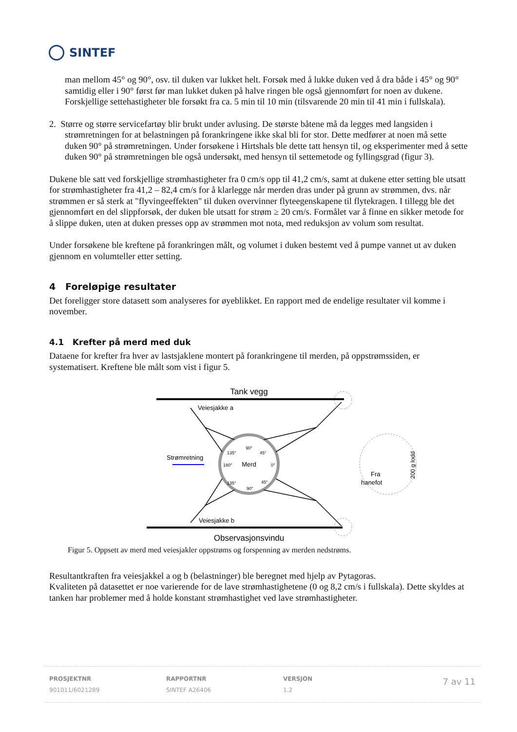SINTEF
man mellom 45° og 90°, osv. til duken var lukket helt. Forsøk med å lukke duken ved å dra både i 45° og 90° samtidig eller i 90° først før man lukket duken på halve ringen ble også gjennomført for noen av dukene. Forskjellige settehastigheter ble forsøkt fra ca. 5 min til 10 min (tilsvarende 20 min til 41 min i fullskala).
2. Større og større servicefartøy blir brukt under avlusing. De største båtene må da legges med langsiden i
strømretningen for at belastningen på forankringene ikke skal bli for stor. Dette medfører at noen må sette duken 90° på strømretningen. Under forsøkene i Hirtshals ble dette tatt hensyn til, og eksperimenter med å sette duken 90° på strømretningen ble også undersøkt, med hensyn til settemetode og fyllingsgrad (figur 3).
Dukene ble satt ved forskjellige strømhastigheter fra 0 cm/s opp til 41,2 cm/s, samt at dukene etter setting ble utsatt for strømhastigheter fra 41,2 – 82,4 cm/s for å klarlegge når merden dras under på grunn av strømmen, dvs. når strømmen er så sterk at "flyvingeeffekten" til duken overvinner flyteegenskapene til flytekragen. I tillegg ble det gjennomført en del slippforsøk, der duken ble utsatt for strøm ≥ 20 cm/s. Formålet var å finne en sikker metode for å slippe duken, uten at duken presses opp av strømmen mot nota, med reduksjon av volum som resultat.
Under forsøkene ble kreftene på forankringen målt, og volumet i duken bestemt ved å pumpe vannet ut av duken gjennom en volumteller etter setting.
4 Foreløpige resultater
Det foreligger store datasett som analyseres for øyeblikket. En rapport med de endelige resultater vil komme i november.
4.1 Krefter på merd med duk
Dataene for krefter fra hver av lastsjaklene montert på forankringene til merden, på oppstrømssiden, er systematisert. Kreftene ble målt som vist i figur 5.
Tank vegg
Observasjonsvindu
Veiesjakke a
Veiesjakke b
Merd
90°
135°
45°
180°
0°
135°
45°
90°
Strømretning
Fra
hanefot
200 g lodd
Figur 5. Oppsett av merd med veiesjakler oppstrøms og forspenning av merden nedstrøms.
Resultantkraften fra veiesjakkel a og b (belastninger) ble beregnet med hjelp av Pytagoras.
Kvaliteten på datasettet er noe varierende for de lave strømhastighetene (0 og 8,2 cm/s i fullskala). Dette skyldes at tanken har problemer med å holde konstant strømhastighet ved lave strømhastigheter.
PROSJEKTNR
901011/6021289
RAPPORTNR
SINTEF A26406
VERSJON
1.2
7 av 11